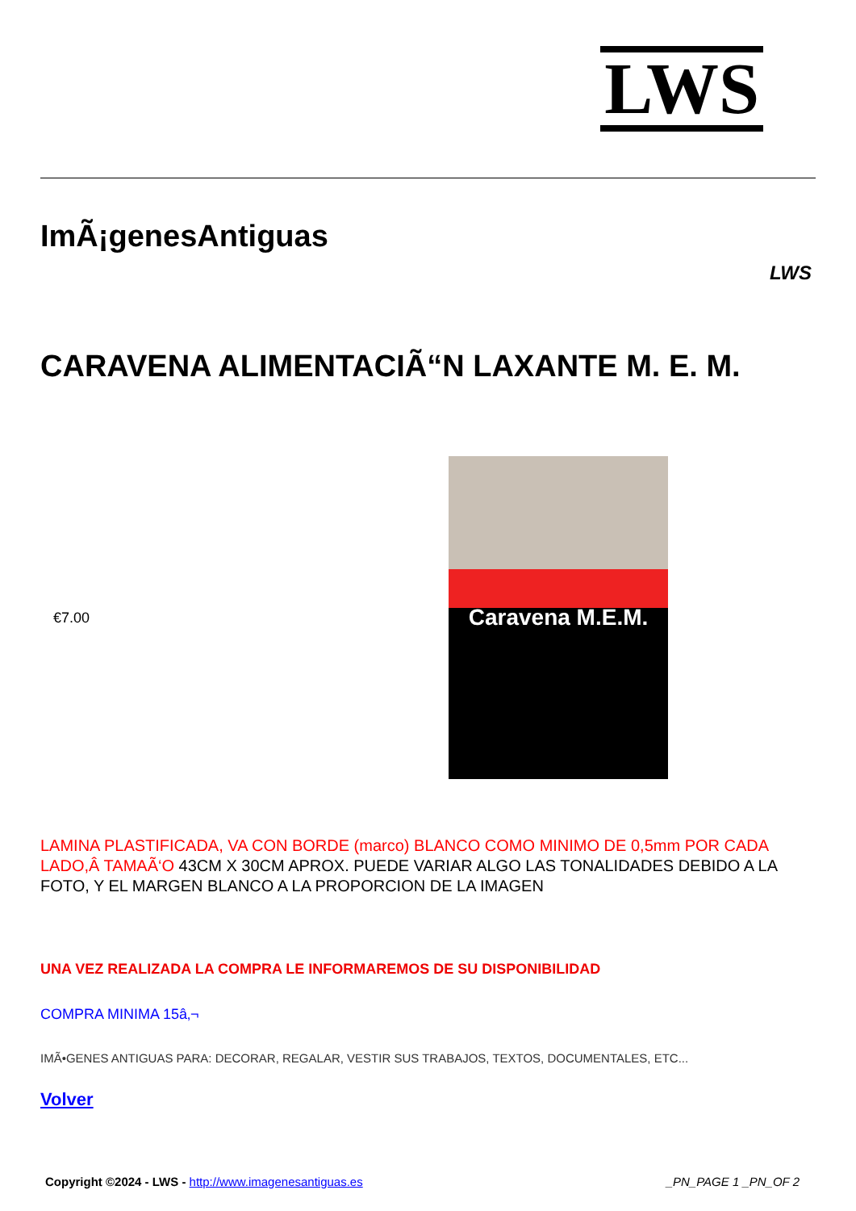LWS
ImÃ¡genesAntiguas
LWS
CARAVENA ALIMENTACIÃ“N LAXANTE M. E. M.
€7.00
Caravena M.E.M.
LAMINA PLASTIFICADA, VA CON BORDE (marco) BLANCO COMO MINIMO DE 0,5mm POR CADA LADO,Â TAMAÃ‘O 43CM X 30CM APROX. PUEDE VARIAR ALGO LAS TONALIDADES DEBIDO A LA FOTO, Y EL MARGEN BLANCO A LA PROPORCION DE LA IMAGEN
UNA VEZ REALIZADA LA COMPRA LE INFORMAREMOS DE SU DISPONIBILIDAD
COMPRA MINIMA 15â‚¬
IMÃ•GENES ANTIGUAS PARA: DECORAR, REGALAR, VESTIR SUS TRABAJOS, TEXTOS, DOCUMENTALES, ETC...
Volver
Copyright ©2024 - LWS - http://www.imagenesantiguas.es _PN_PAGE 1 _PN_OF 2